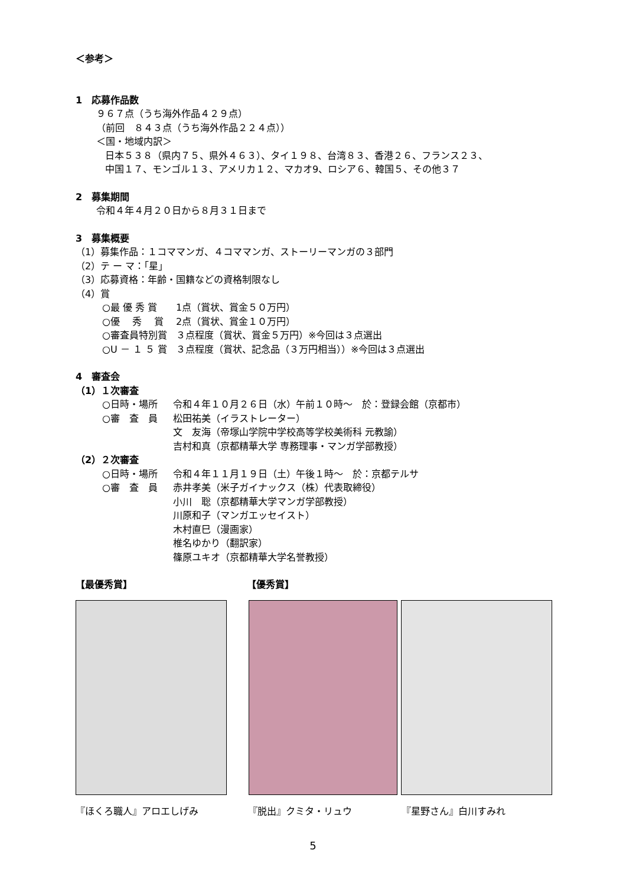＜参考＞
1　応募作品数
９６７点（うち海外作品４２９点）
（前回　８４３点（うち海外作品２２４点））
＜国・地域内訳＞
日本５３８（県内７５、県外４６３）、タイ１９８、台湾８３、香港２６、フランス２３、
中国１７、モンゴル１３、アメリカ１２、マカオ9、ロシア６、韓国５、その他３７
2　募集期間
令和４年４月２０日から８月３１日まで
3　募集概要
（1）募集作品：１コママンガ、４コママンガ、ストーリーマンガの３部門
（2）テ ー マ：「星」
（3）応募資格：年齢・国籍などの資格制限なし
（4）賞
○最 優 秀 賞 1点（賞状、賞金５０万円）
○優　 秀　 賞 2点（賞状、賞金１０万円）
○審査員特別賞 ３点程度（賞状、賞金５万円）※今回は３点選出
○U － １ ５ 賞 ３点程度（賞状、記念品（３万円相当））※今回は３点選出
4　審査会
（1）１次審査
○日時・場所 令和４年１０月２６日（水）午前１０時～　於：登録会館（京都市）
○審　査　員 松田祐美（イラストレーター）
文　友海（帝塚山学院中学校高等学校美術科 元教諭）
吉村和真（京都精華大学 専務理事・マンガ学部教授）
（2）２次審査
○日時・場所 令和４年１１月１９日（土）午後１時～　於：京都テルサ
○審　査　員 赤井孝美（米子ガイナックス（株）代表取締役）
小川　聡（京都精華大学マンガ学部教授）
川原和子（マンガエッセイスト）
木村直巳（漫画家）
椎名ゆかり（翻訳家）
篠原ユキオ（京都精華大学名誉教授）
【最優秀賞】 【優秀賞】
『ほくろ職人』アロエしげみ 『脱出』クミタ・リュウ 『星野さん』白川すみれ
5